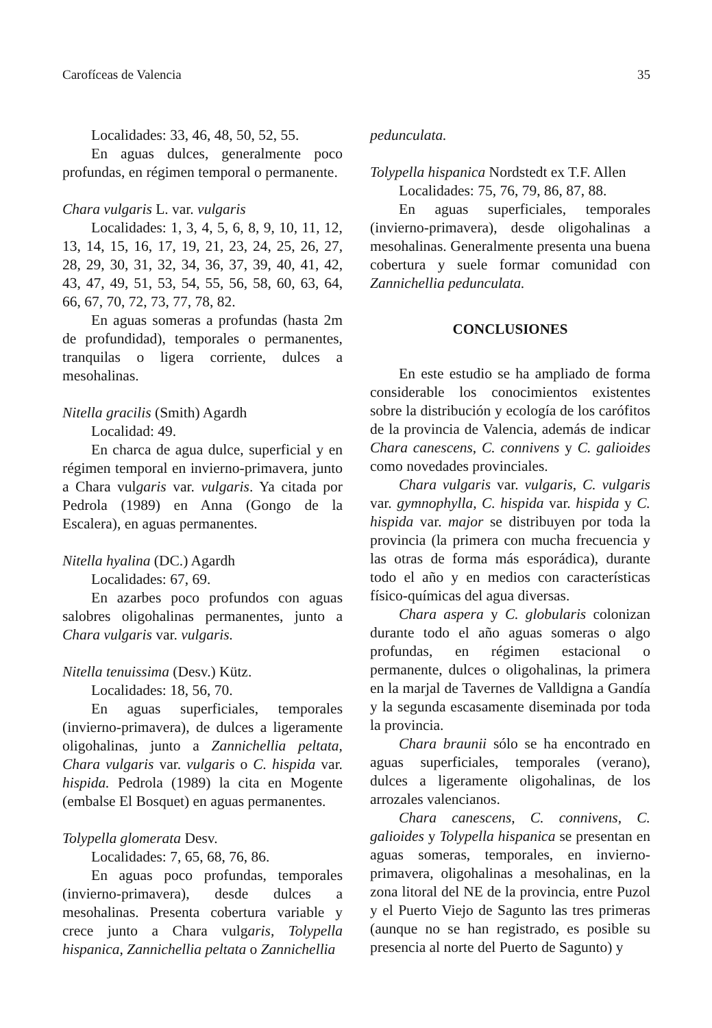Carofíceas de Valencia 35
Localidades: 33, 46, 48, 50, 52, 55.
En aguas dulces, generalmente poco profundas, en régimen temporal o permanente.
Chara vulgaris L. var. vulgaris
Localidades: 1, 3, 4, 5, 6, 8, 9, 10, 11, 12, 13, 14, 15, 16, 17, 19, 21, 23, 24, 25, 26, 27, 28, 29, 30, 31, 32, 34, 36, 37, 39, 40, 41, 42, 43, 47, 49, 51, 53, 54, 55, 56, 58, 60, 63, 64, 66, 67, 70, 72, 73, 77, 78, 82.
En aguas someras a profundas (hasta 2m de profundidad), temporales o permanentes, tranquilas o ligera corriente, dulces a mesohalinas.
Nitella gracilis (Smith) Agardh
Localidad: 49.
En charca de agua dulce, superficial y en régimen temporal en invierno-primavera, junto a Chara vulgaris var. vulgaris. Ya citada por Pedrola (1989) en Anna (Gongo de la Escalera), en aguas permanentes.
Nitella hyalina (DC.) Agardh
Localidades: 67, 69.
En azarbes poco profundos con aguas salobres oligohalinas permanentes, junto a Chara vulgaris var. vulgaris.
Nitella tenuissima (Desv.) Kütz.
Localidades: 18, 56, 70.
En aguas superficiales, temporales (invierno-primavera), de dulces a ligeramente oligohalinas, junto a Zannichellia peltata, Chara vulgaris var. vulgaris o C. hispida var. hispida. Pedrola (1989) la cita en Mogente (embalse El Bosquet) en aguas permanentes.
Tolypella glomerata Desv.
Localidades: 7, 65, 68, 76, 86.
En aguas poco profundas, temporales (invierno-primavera), desde dulces a mesohalinas. Presenta cobertura variable y crece junto a Chara vulgaris, Tolypella hispanica, Zannichellia peltata o Zannichellia
pedunculata.
Tolypella hispanica Nordstedt ex T.F. Allen
Localidades: 75, 76, 79, 86, 87, 88.
En aguas superficiales, temporales (invierno-primavera), desde oligohalinas a mesohalinas. Generalmente presenta una buena cobertura y suele formar comunidad con Zannichellia pedunculata.
CONCLUSIONES
En este estudio se ha ampliado de forma considerable los conocimientos existentes sobre la distribución y ecología de los carófitos de la provincia de Valencia, además de indicar Chara canescens, C. connivens y C. galioides como novedades provinciales.
Chara vulgaris var. vulgaris, C. vulgaris var. gymnophylla, C. hispida var. hispida y C. hispida var. major se distribuyen por toda la provincia (la primera con mucha frecuencia y las otras de forma más esporádica), durante todo el año y en medios con características físico-químicas del agua diversas.
Chara aspera y C. globularis colonizan durante todo el año aguas someras o algo profundas, en régimen estacional o permanente, dulces o oligohalinas, la primera en la marjal de Tavernes de Valldigna a Gandía y la segunda escasamente diseminada por toda la provincia.
Chara braunii sólo se ha encontrado en aguas superficiales, temporales (verano), dulces a ligeramente oligohalinas, de los arrozales valencianos.
Chara canescens, C. connivens, C. galioides y Tolypella hispanica se presentan en aguas someras, temporales, en invierno-primavera, oligohalinas a mesohalinas, en la zona litoral del NE de la provincia, entre Puzol y el Puerto Viejo de Sagunto las tres primeras (aunque no se han registrado, es posible su presencia al norte del Puerto de Sagunto) y